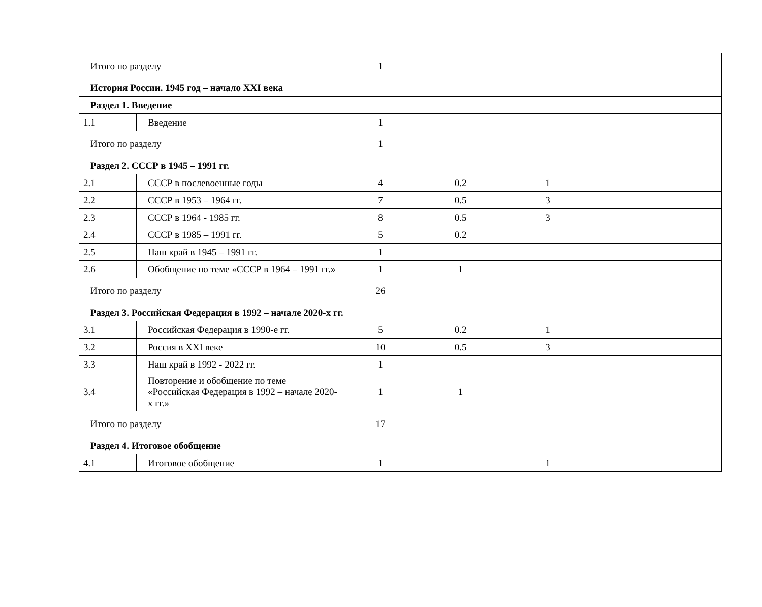| Итого по разделу | | 1 | | | |
| История России. 1945 год – начало XXI века | | | | | |
| Раздел 1. Введение | | | | | |
| 1.1 | Введение | 1 | | | |
| Итого по разделу | | 1 | | | |
| Раздел 2. СССР в 1945 – 1991 гг. | | | | | |
| 2.1 | СССР в послевоенные годы | 4 | 0.2 | 1 | |
| 2.2 | СССР в 1953 – 1964 гг. | 7 | 0.5 | 3 | |
| 2.3 | СССР в 1964 - 1985 гг. | 8 | 0.5 | 3 | |
| 2.4 | СССР в 1985 – 1991 гг. | 5 | 0.2 | | |
| 2.5 | Наш край в 1945 – 1991 гг. | 1 | | | |
| 2.6 | Обобщение по теме «СССР в 1964 – 1991 гг.» | 1 | 1 | | |
| Итого по разделу | | 26 | | | |
| Раздел 3. Российская Федерация в 1992 – начале 2020-х гг. | | | | | |
| 3.1 | Российская Федерация в 1990-е гг. | 5 | 0.2 | 1 | |
| 3.2 | Россия в XXI веке | 10 | 0.5 | 3 | |
| 3.3 | Наш край в 1992 - 2022 гг. | 1 | | | |
| 3.4 | Повторение и обобщение по теме «Российская Федерация в 1992 – начале 2020-х гг.» | 1 | 1 | | |
| Итого по разделу | | 17 | | | |
| Раздел 4. Итоговое обобщение | | | | | |
| 4.1 | Итоговое обобщение | 1 | | 1 | |